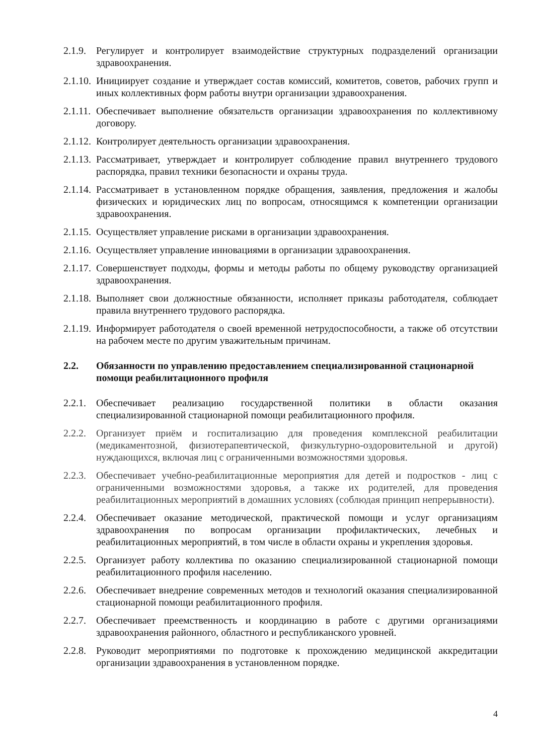2.1.9.
Регулирует и контролирует взаимодействие структурных подразделений организации здравоохранения.
2.1.10.
Инициирует создание и утверждает состав комиссий, комитетов, советов, рабочих групп и иных коллективных форм работы внутри организации здравоохранения.
2.1.11.
Обеспечивает выполнение обязательств организации здравоохранения по коллективному договору.
2.1.12.
Контролирует деятельность организации здравоохранения.
2.1.13.
Рассматривает, утверждает и контролирует соблюдение правил внутреннего трудового распорядка, правил техники безопасности и охраны труда.
2.1.14.
Рассматривает в установленном порядке обращения, заявления, предложения и жалобы физических и юридических лиц по вопросам, относящимся к компетенции организации здравоохранения.
2.1.15.
Осуществляет управление рисками в организации здравоохранения.
2.1.16.
Осуществляет управление инновациями в организации здравоохранения.
2.1.17.
Совершенствует подходы, формы и методы работы по общему руководству организацией здравоохранения.
2.1.18.
Выполняет свои должностные обязанности, исполняет приказы работодателя, соблюдает правила внутреннего трудового распорядка.
2.1.19.
Информирует работодателя о своей временной нетрудоспособности, а также об отсутствии на рабочем месте по другим уважительным причинам.
2.2. Обязанности по управлению предоставлением специализированной стационарной помощи реабилитационного профиля
2.2.1.
Обеспечивает реализацию государственной политики в области оказания специализированной стационарной помощи реабилитационного профиля.
2.2.2.
Организует приём и госпитализацию для проведения комплексной реабилитации (медикаментозной, физиотерапевтической, физкультурно-оздоровительной и другой) нуждающихся, включая лиц с ограниченными возможностями здоровья.
2.2.3.
Обеспечивает учебно-реабилитационные мероприятия для детей и подростков - лиц с ограниченными возможностями здоровья, а также их родителей, для проведения реабилитационных мероприятий в домашних условиях (соблюдая принцип непрерывности).
2.2.4.
Обеспечивает оказание методической, практической помощи и услуг организациям здравоохранения по вопросам организации профилактических, лечебных и реабилитационных мероприятий, в том числе в области охраны и укрепления здоровья.
2.2.5.
Организует работу коллектива по оказанию специализированной стационарной помощи реабилитационного профиля населению.
2.2.6.
Обеспечивает внедрение современных методов и технологий оказания специализированной стационарной помощи реабилитационного профиля.
2.2.7.
Обеспечивает преемственность и координацию в работе с другими организациями здравоохранения районного, областного и республиканского уровней.
2.2.8.
Руководит мероприятиями по подготовке к прохождению медицинской аккредитации организации здравоохранения в установленном порядке.
4